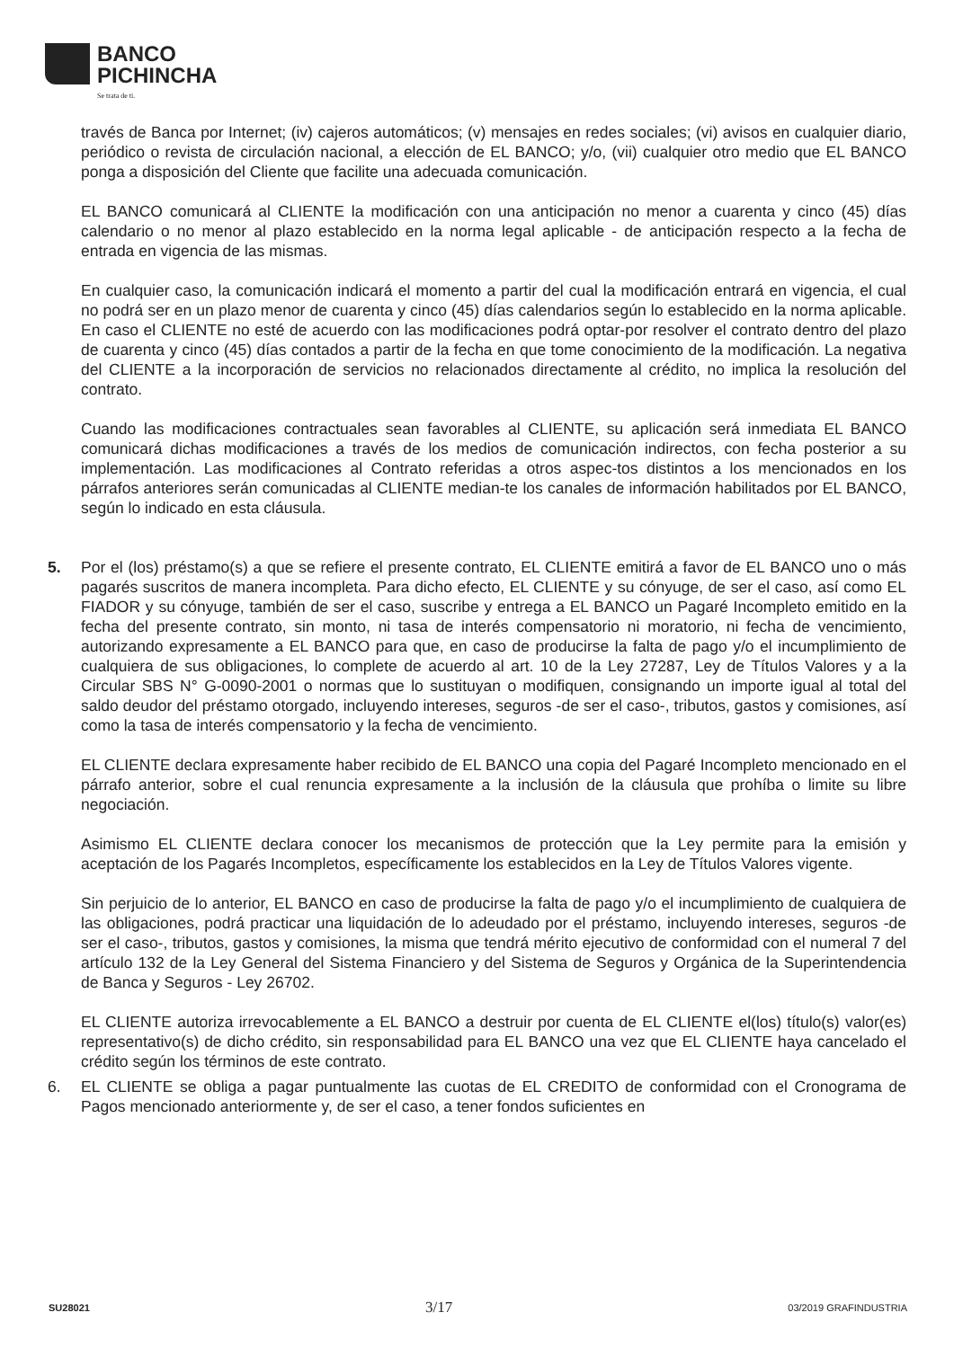BANCO
PICHINCHA
Se trata de ti.
través de Banca por Internet; (iv) cajeros automáticos; (v) mensajes en redes sociales; (vi) avisos en cualquier diario, periódico o revista de circulación nacional, a elección de EL BANCO; y/o, (vii) cualquier otro medio que EL BANCO ponga a disposición del Cliente que facilite una adecuada comunicación.
EL BANCO comunicará al CLIENTE la modificación con una anticipación no menor a cuarenta y cinco (45) días calendario o no menor al plazo establecido en la norma legal aplicable - de anticipación respecto a la fecha de entrada en vigencia de las mismas.
En cualquier caso, la comunicación indicará el momento a partir del cual la modificación entrará en vigencia, el cual no podrá ser en un plazo menor de cuarenta y cinco (45) días calendarios según lo establecido en la norma aplicable. En caso el CLIENTE no esté de acuerdo con las modificaciones podrá optar-por resolver el contrato dentro del plazo de cuarenta y cinco (45) días contados a partir de la fecha en que tome conocimiento de la modificación. La negativa del CLIENTE a la incorporación de servicios no relacionados directamente al crédito, no implica la resolución del contrato.
Cuando las modificaciones contractuales sean favorables al CLIENTE, su aplicación será inmediata EL BANCO comunicará dichas modificaciones a través de los medios de comunicación indirectos, con fecha posterior a su implementación. Las modificaciones al Contrato referidas a otros aspec-tos distintos a los mencionados en los párrafos anteriores serán comunicadas al CLIENTE median-te los canales de información habilitados por EL BANCO, según lo indicado en esta cláusula.
5. Por el (los) préstamo(s) a que se refiere el presente contrato, EL CLIENTE emitirá a favor de EL BANCO uno o más pagarés suscritos de manera incompleta. Para dicho efecto, EL CLIENTE y su cónyuge, de ser el caso, así como EL FIADOR y su cónyuge, también de ser el caso, suscribe y entrega a EL BANCO un Pagaré Incompleto emitido en la fecha del presente contrato, sin monto, ni tasa de interés compensatorio ni moratorio, ni fecha de vencimiento, autorizando expresamente a EL BANCO para que, en caso de producirse la falta de pago y/o el incumplimiento de cualquiera de sus obligaciones, lo complete de acuerdo al art. 10 de la Ley 27287, Ley de Títulos Valores y a la Circular SBS N° G-0090-2001 o normas que lo sustituyan o modifiquen, consignando un importe igual al total del saldo deudor del préstamo otorgado, incluyendo intereses, seguros -de ser el caso-, tributos, gastos y comisiones, así como la tasa de interés compensatorio y la fecha de vencimiento.
EL CLIENTE declara expresamente haber recibido de EL BANCO una copia del Pagaré Incompleto mencionado en el párrafo anterior, sobre el cual renuncia expresamente a la inclusión de la cláusula que prohíba o limite su libre negociación.
Asimismo EL CLIENTE declara conocer los mecanismos de protección que la Ley permite para la emisión y aceptación de los Pagarés Incompletos, específicamente los establecidos en la Ley de Títulos Valores vigente.
Sin perjuicio de lo anterior, EL BANCO en caso de producirse la falta de pago y/o el incumplimiento de cualquiera de las obligaciones, podrá practicar una liquidación de lo adeudado por el préstamo, incluyendo intereses, seguros -de ser el caso-, tributos, gastos y comisiones, la misma que tendrá mérito ejecutivo de conformidad con el numeral 7 del artículo 132 de la Ley General del Sistema Financiero y del Sistema de Seguros y Orgánica de la Superintendencia de Banca y Seguros - Ley 26702.
EL CLIENTE autoriza irrevocablemente a EL BANCO a destruir por cuenta de EL CLIENTE el(los) título(s) valor(es) representativo(s) de dicho crédito, sin responsabilidad para EL BANCO una vez que EL CLIENTE haya cancelado el crédito según los términos de este contrato.
6. EL CLIENTE se obliga a pagar puntualmente las cuotas de EL CREDITO de conformidad con el Cronograma de Pagos mencionado anteriormente y, de ser el caso, a tener fondos suficientes en
SU28021 3/17 03/2019 GRAFINDUSTRIA